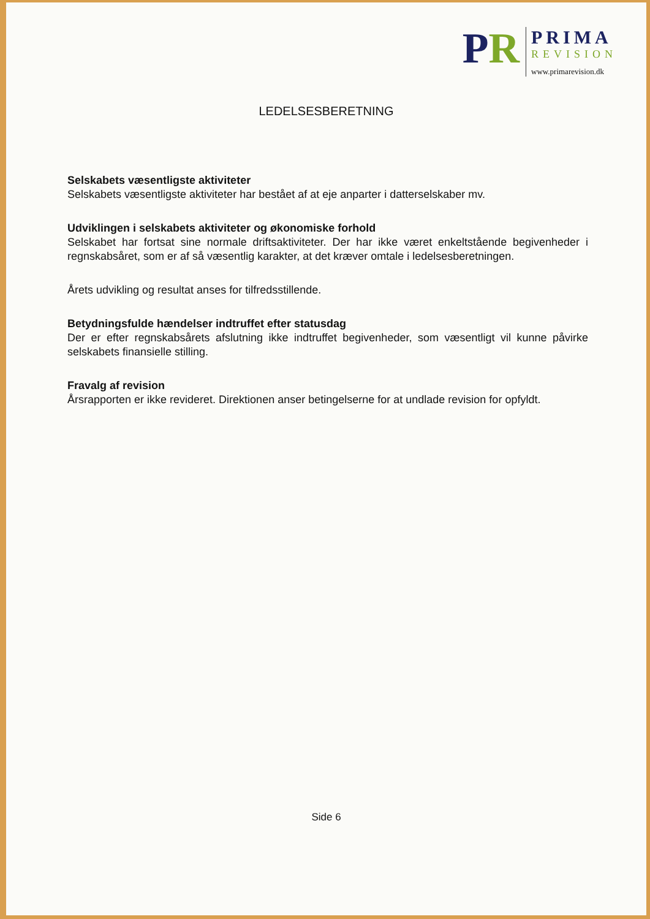PR
PRIMA
REVISION
www.primarevision.dk
LEDELSESBERETNING
Selskabets væsentligste aktiviteter
Selskabets væsentligste aktiviteter har bestået af at eje anparter i datterselskaber mv.
Udviklingen i selskabets aktiviteter og økonomiske forhold
Selskabet har fortsat sine normale driftsaktiviteter. Der har ikke været enkeltstående begivenheder i regnskabsåret, som er af så væsentlig karakter, at det kræver omtale i ledelsesberetningen.
Årets udvikling og resultat anses for tilfredsstillende.
Betydningsfulde hændelser indtruffet efter statusdag
Der er efter regnskabsårets afslutning ikke indtruffet begivenheder, som væsentligt vil kunne påvirke selskabets finansielle stilling.
Fravalg af revision
Årsrapporten er ikke revideret. Direktionen anser betingelserne for at undlade revision for opfyldt.
Side 6